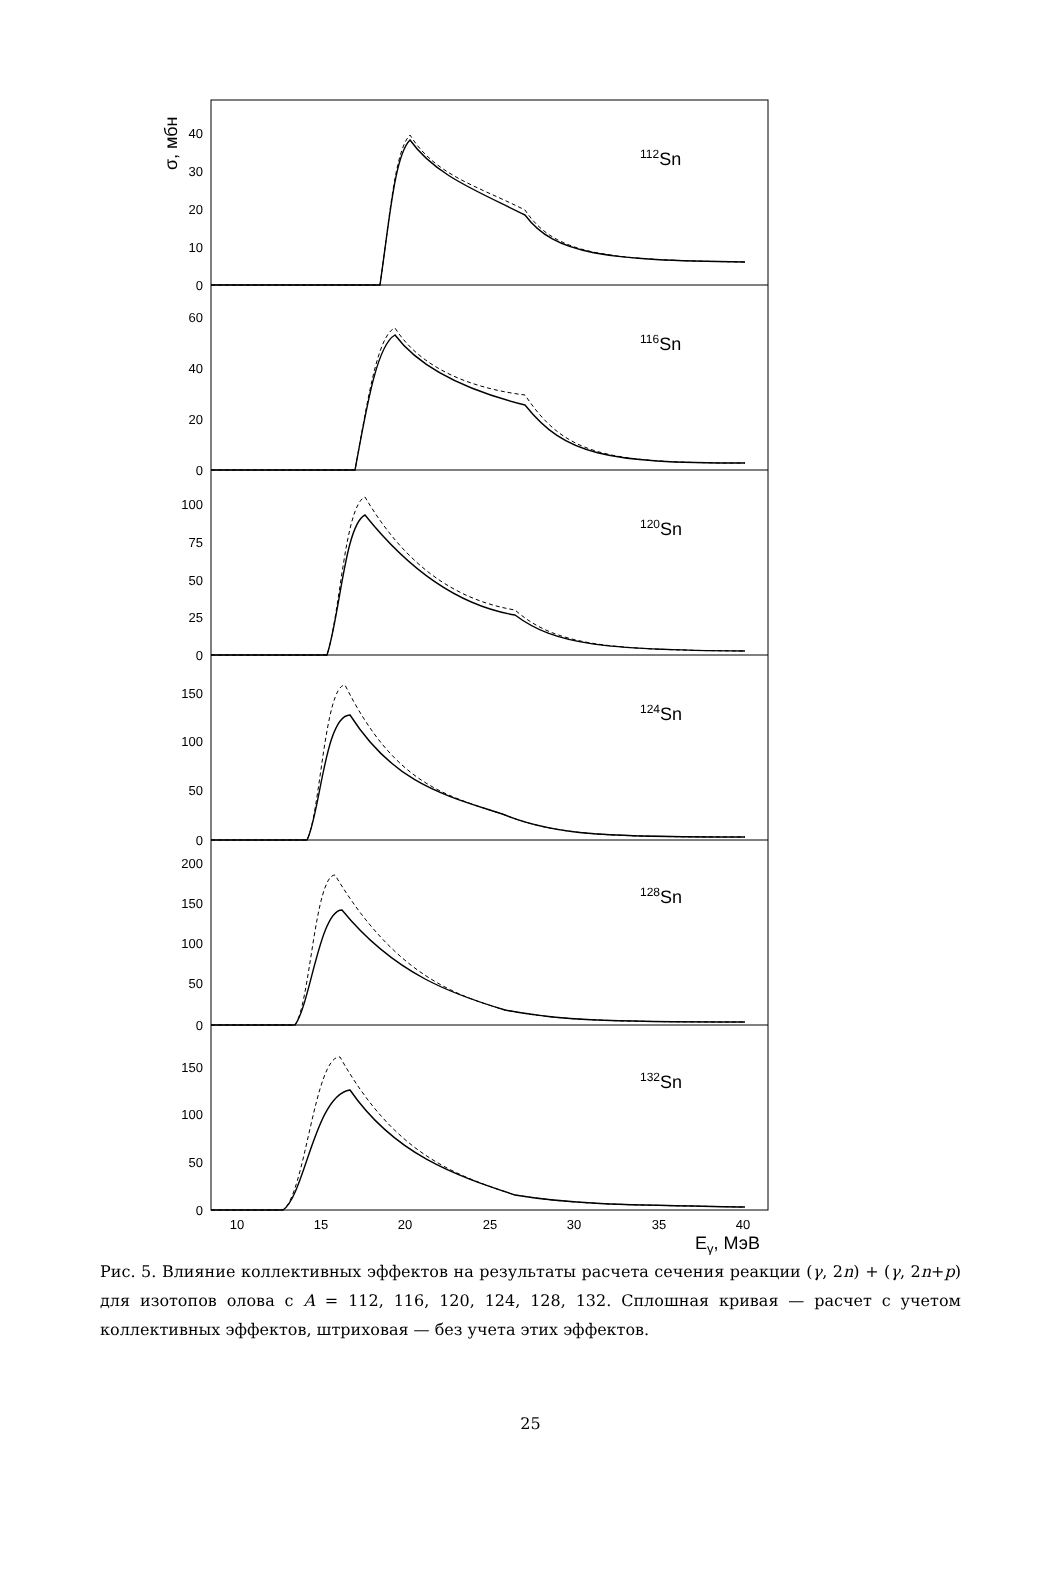40
30
20
10
0
60
40
20
0
100
75
50
25
0
150
100
50
0
200
150
100
50
0
150
100
50
0
10
15
20
25
30
35
40
112Sn
116Sn
120Sn
124Sn
128Sn
132Sn
σ, мбн
Eγ, МэВ
Рис. 5. Влияние коллективных эффектов на результаты расчета сечения реакции (γ, 2n) + (γ, 2n+p) для изотопов олова с A = 112, 116, 120, 124, 128, 132. Сплошная кривая — расчет с учетом коллективных эффектов, штриховая — без учета этих эффектов.
25